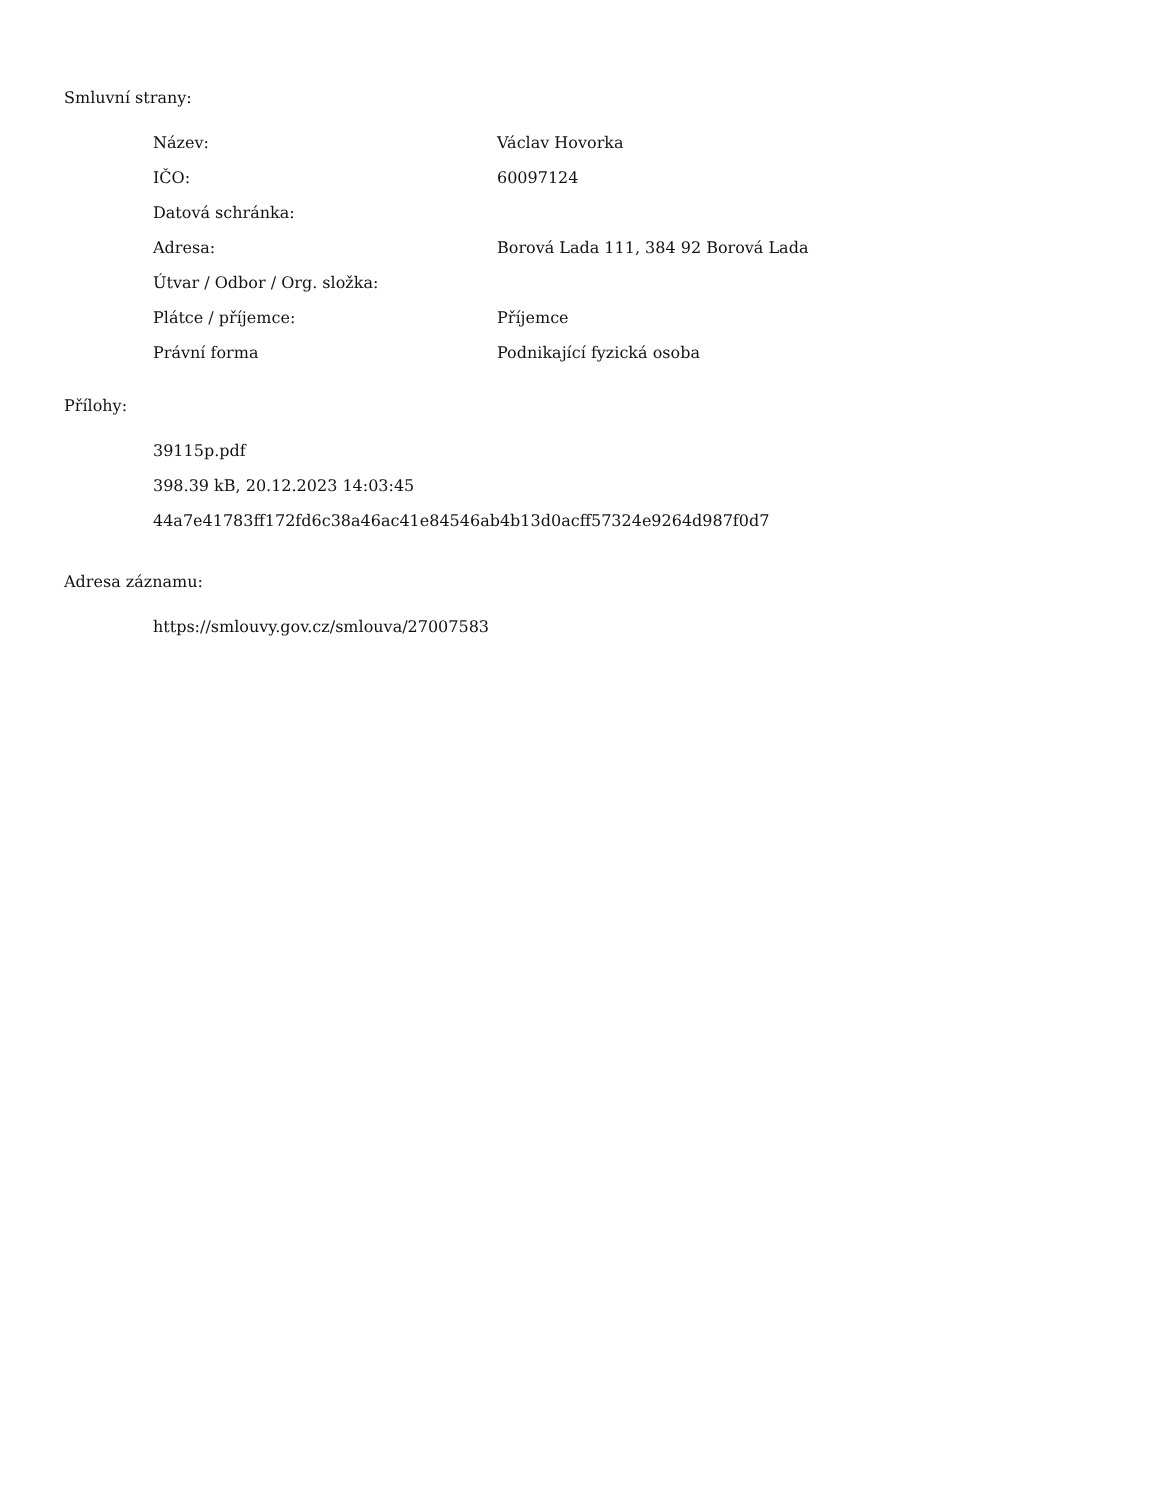Smluvní strany:
| Název: | Václav Hovorka |
| IČO: | 60097124 |
| Datová schránka: | |
| Adresa: | Borová Lada 111, 384 92 Borová Lada |
| Útvar / Odbor / Org. složka: | |
| Plátce / příjemce: | Příjemce |
| Právní forma | Podnikající fyzická osoba |
Přílohy:
39115p.pdf
398.39 kB, 20.12.2023 14:03:45
44a7e41783ff172fd6c38a46ac41e84546ab4b13d0acff57324e9264d987f0d7
Adresa záznamu:
https://smlouvy.gov.cz/smlouva/27007583